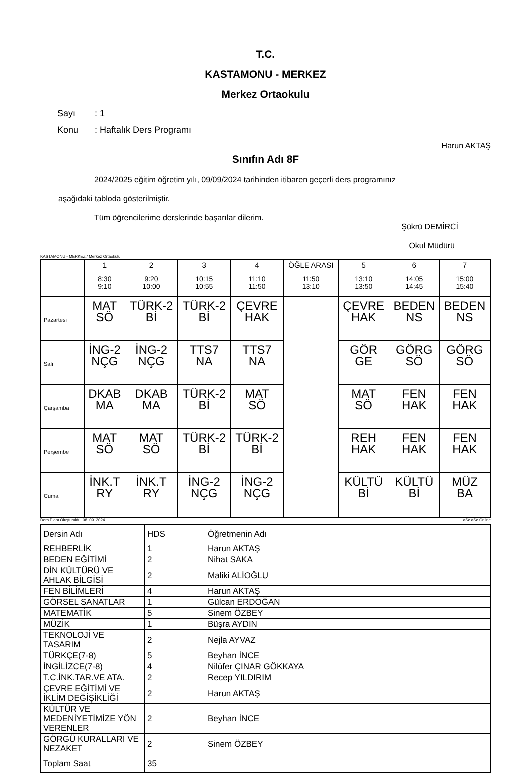T.C.
KASTAMONU - MERKEZ
Merkez Ortaokulu
Sayı: 1
Konu: Haftalık Ders Programı
Harun AKTAŞ
Sınıfın Adı 8F
2024/2025 eğitim öğretim yılı, 09/09/2024 tarihinden itibaren geçerli ders programınız
aşağıdaki tabloda gösterilmiştir.
Tüm öğrencilerime derslerinde başarılar dilerim.
Şükrü DEMİRCİ
Okul Müdürü
KASTAMONU - MERKEZ / Merkez Ortaokulu
| | 1 8:30 9:10 | 2 9:20 10:00 | 3 10:15 10:55 | 4 11:10 11:50 | ÖĞLE ARASI 11:50 13:10 | 5 13:10 13:50 | 6 14:05 14:45 | 7 15:00 15:40 |
| --- | --- | --- | --- | --- | --- | --- | --- | --- |
| Pazartesi | MAT SÖ | TÜRK-2 Bİ | TÜRK-2 Bİ | ÇEVRE HAK | | ÇEVRE HAK | BEDEN NS | BEDEN NS |
| Salı | İNG-2 NÇG | İNG-2 NÇG | TTS7 NA | TTS7 NA | | GÖR GE | GÖRG SÖ | GÖRG SÖ |
| Çarşamba | DKAB MA | DKAB MA | TÜRK-2 Bİ | MAT SÖ | | MAT SÖ | FEN HAK | FEN HAK |
| Perşembe | MAT SÖ | MAT SÖ | TÜRK-2 Bİ | TÜRK-2 Bİ | | REH HAK | FEN HAK | FEN HAK |
| Cuma | İNK.T RY | İNK.T RY | İNG-2 NÇG | İNG-2 NÇG | | KÜLTÜ Bİ | KÜLTÜ Bİ | MÜZ BA |
Ders Planı Oluşturuldu: 08. 09. 2024 aSc aSc Online
| Dersin Adı | HDS | Öğretmenin Adı |
| REHBERLİK | 1 | Harun AKTAŞ |
| BEDEN EĞİTİMİ | 2 | Nihat SAKA |
| DİN KÜLTÜRÜ VE AHLAK BİLGİSİ | 2 | Maliki ALİOĞLU |
| FEN BİLİMLERİ | 4 | Harun AKTAŞ |
| GÖRSEL SANATLAR | 1 | Gülcan ERDOĞAN |
| MATEMATİK | 5 | Sinem ÖZBEY |
| MÜZİK | 1 | Büşra AYDIN |
| TEKNOLOJİ VE TASARIM | 2 | Nejla AYVAZ |
| TÜRKÇE(7-8) | 5 | Beyhan İNCE |
| İNGİLİZCE(7-8) | 4 | Nilüfer ÇINAR GÖKKAYA |
| T.C.İNK.TAR.VE ATA. | 2 | Recep YILDIRIM |
| ÇEVRE EĞİTİMİ VE İKLİM DEĞİŞİKLİĞİ | 2 | Harun AKTAŞ |
| KÜLTÜR VE MEDENİYETİMİZE YÖN VERENLER | 2 | Beyhan İNCE |
| GÖRGÜ KURALLARI VE NEZAKET | 2 | Sinem ÖZBEY |
| Toplam Saat | 35 | |